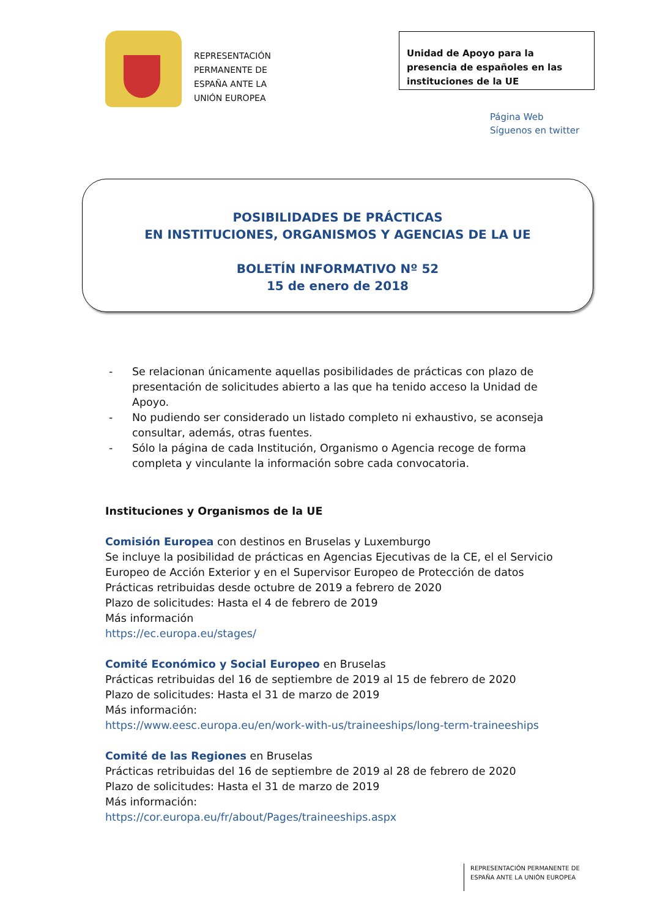REPRESENTACIÓN
PERMANENTE DE
ESPAÑA ANTE LA
UNIÓN EUROPEA
Unidad de Apoyo para la presencia de españoles en las instituciones de la UE
Página Web
Síguenos en twitter
POSIBILIDADES DE PRÁCTICAS
EN INSTITUCIONES, ORGANISMOS Y AGENCIAS DE LA UE
BOLETÍN INFORMATIVO Nº 52
15 de enero de 2018
- Se relacionan únicamente aquellas posibilidades de prácticas con plazo de presentación de solicitudes abierto a las que ha tenido acceso la Unidad de Apoyo.
- No pudiendo ser considerado un listado completo ni exhaustivo, se aconseja consultar, además, otras fuentes.
- Sólo la página de cada Institución, Organismo o Agencia recoge de forma completa y vinculante la información sobre cada convocatoria.
Instituciones y Organismos de la UE
Comisión Europea con destinos en Bruselas y Luxemburgo
Se incluye la posibilidad de prácticas en Agencias Ejecutivas de la CE, el el Servicio Europeo de Acción Exterior y en el Supervisor Europeo de Protección de datos
Prácticas retribuidas desde octubre de 2019 a febrero de 2020
Plazo de solicitudes: Hasta el 4 de febrero de 2019
Más información
https://ec.europa.eu/stages/
Comité Económico y Social Europeo en Bruselas
Prácticas retribuidas del 16 de septiembre de 2019 al 15 de febrero de 2020
Plazo de solicitudes: Hasta el 31 de marzo de 2019
Más información:
https://www.eesc.europa.eu/en/work-with-us/traineeships/long-term-traineeships
Comité de las Regiones en Bruselas
Prácticas retribuidas del 16 de septiembre de 2019 al 28 de febrero de 2020
Plazo de solicitudes: Hasta el 31 de marzo de 2019
Más información:
https://cor.europa.eu/fr/about/Pages/traineeships.aspx
REPRESENTACIÓN PERMANENTE DE
ESPAÑA ANTE LA UNIÓN EUROPEA